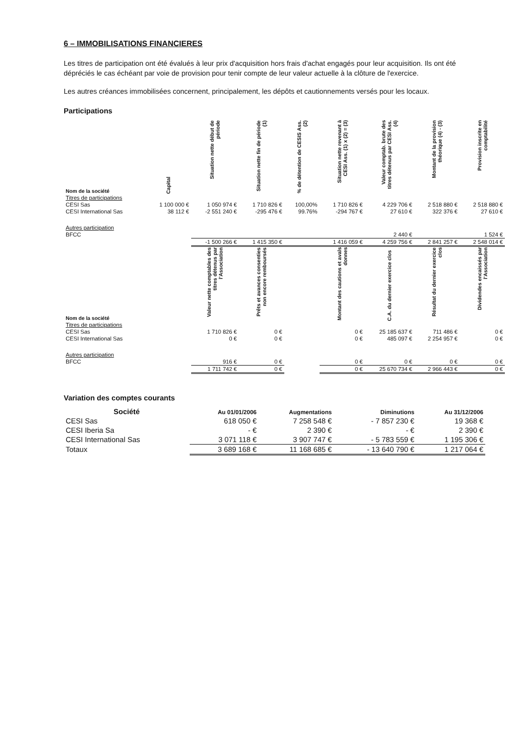6 – IMMOBILISATIONS FINANCIERES
Les titres de participation ont été évalués à leur prix d'acquisition hors frais d'achat engagés pour leur acquisition. Ils ont été dépréciés le cas échéant par voie de provision pour tenir compte de leur valeur actuelle à la clôture de l'exercice.
Les autres créances immobilisées concernent, principalement, les dépôts et cautionnements versés pour les locaux.
Participations
| Nom de la société | Capital | Situation nette début de période | Situation nette fin de période (1) | % de détention de CESIS Ass. (2) | Situation nette revenant à CESI Ass. (1) x (2) = (3) | Valeur comptab. brute des titres détenus par CESI Ass. (4) | Montant de la provision théorique (4) - (3) | Provision inscrite en comptabilité |
| --- | --- | --- | --- | --- | --- | --- | --- | --- |
| Titres de participations | | | | | | | | |
| CESI Sas | 1 100 000 € | 1 050 974 € | 1 710 826 € | 100,00% | 1 710 826 € | 4 229 706 € | 2 518 880 € | 2 518 880 € |
| CESI International Sas | 38 112 € | -2 551 240 € | -295 476 € | 99.76% | -294 767 € | 27 610 € | 322 376 € | 27 610 € |
| Autres participation | | | | | | | | |
| BFCC | | | | | | 2 440 € | | 1 524 € |
| | | -1 500 266 € | 1 415 350 € | | 1 416 059 € | 4 259 756 € | 2 841 257 € | 2 548 014 € |
| Nom de la société | | Valeur nette comptables des titres détenus par l'Association | Prêts et avances consenties non encore remboursés | | Montant des cautions et avals donnes | C.A. du dernier exercice clos | Résultat du dernier exercice clos | Dividendes encaissés par l'Association |
| Titres de participations | | | | | | | | |
| CESI Sas | | 1 710 826 € | 0 € | | 0 € | 25 185 637 € | 711 486 € | 0 € |
| CESI International Sas | | 0 € | 0 € | | 0 € | 485 097 € | 2 254 957 € | 0 € |
| Autres participation | | | | | | | | |
| BFCC | | 916 € | 0 € | | 0 € | 0 € | 0 € | 0 € |
| | | 1 711 742 € | 0 € | | 0 € | 25 670 734 € | 2 966 443 € | 0 € |
Variation des comptes courants
| Société | Au 01/01/2006 | Augmentations | Diminutions | Au 31/12/2006 |
| --- | --- | --- | --- | --- |
| CESI Sas | 618 050 € | 7 258 548 € | - 7 857 230 € | 19 368 € |
| CESI Iberia Sa | - € | 2 390 € | - € | 2 390 € |
| CESI International Sas | 3 071 118 € | 3 907 747 € | - 5 783 559 € | 1 195 306 € |
| Totaux | 3 689 168 € | 11 168 685 € | - 13 640 790 € | 1 217 064 € |